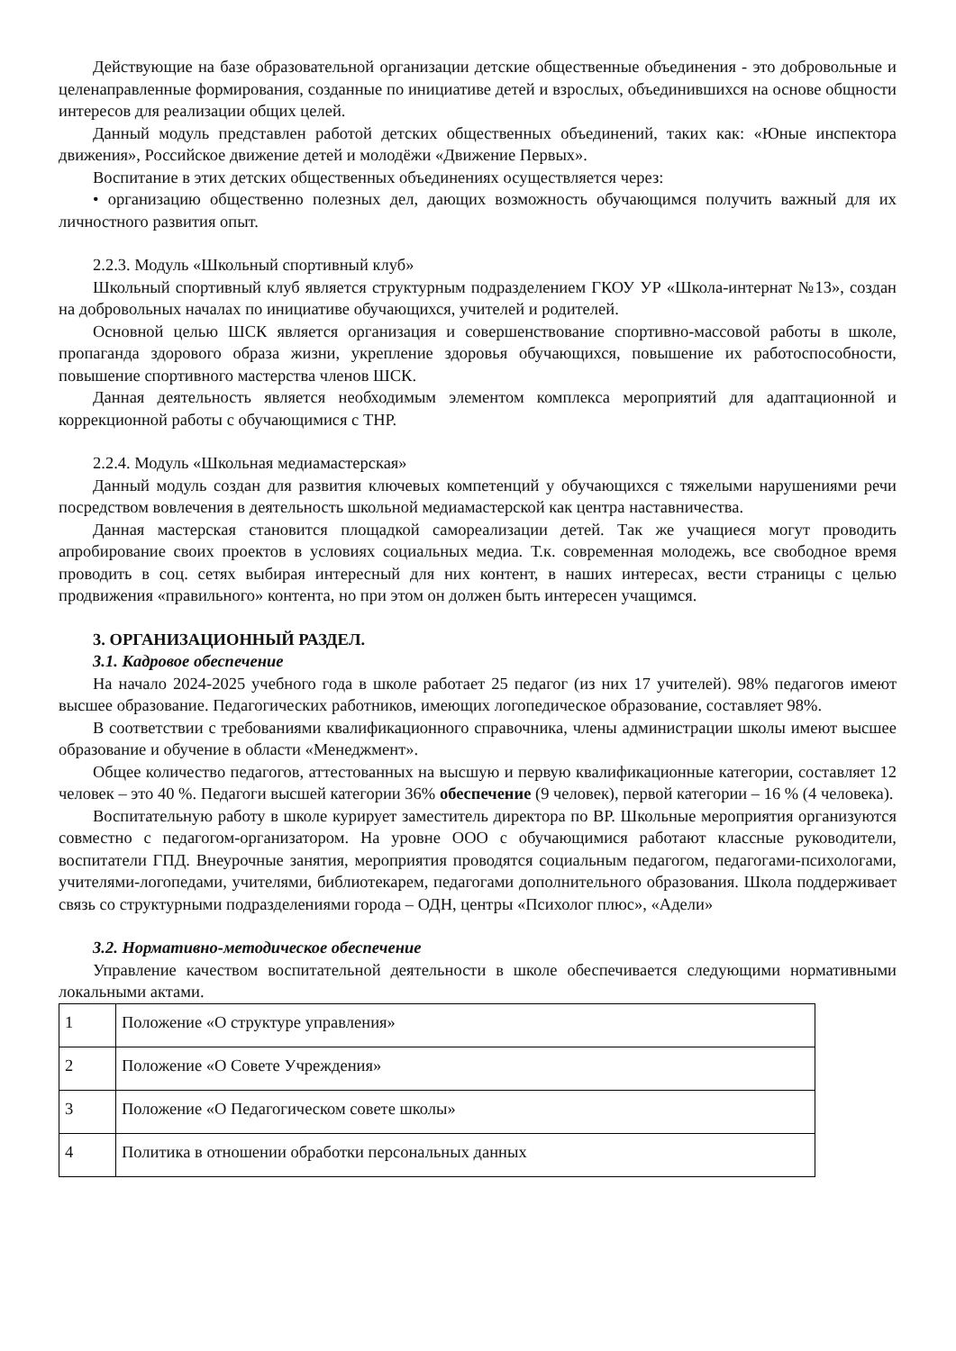Действующие на базе образовательной организации детские общественные объединения - это добровольные и целенаправленные формирования, созданные по инициативе детей и взрослых, объединившихся на основе общности интересов для реализации общих целей.
Данный модуль представлен работой детских общественных объединений, таких как: «Юные инспектора движения», Российское движение детей и молодёжи «Движение Первых».
Воспитание в этих детских общественных объединениях осуществляется через:
• организацию общественно полезных дел, дающих возможность обучающимся получить важный для их личностного развития опыт.
2.2.3. Модуль «Школьный спортивный клуб»
Школьный спортивный клуб является структурным подразделением ГКОУ УР «Школа-интернат №13», создан на добровольных началах по инициативе обучающихся, учителей и родителей.
Основной целью ШСК является организация и совершенствование спортивно-массовой работы в школе, пропаганда здорового образа жизни, укрепление здоровья обучающихся, повышение их работоспособности, повышение спортивного мастерства членов ШСК.
Данная деятельность является необходимым элементом комплекса мероприятий для адаптационной и коррекционной работы с обучающимися с ТНР.
2.2.4. Модуль «Школьная медиамастерская»
Данный модуль создан для развития ключевых компетенций у обучающихся с тяжелыми нарушениями речи посредством вовлечения в деятельность школьной медиамастерской как центра наставничества.
Данная мастерская становится площадкой самореализации детей. Так же учащиеся могут проводить апробирование своих проектов в условиях социальных медиа. Т.к. современная молодежь, все свободное время проводить в соц. сетях выбирая интересный для них контент, в наших интересах, вести страницы с целью продвижения «правильного» контента, но при этом он должен быть интересен учащимся.
3. ОРГАНИЗАЦИОННЫЙ РАЗДЕЛ.
3.1. Кадровое обеспечение
На начало 2024-2025 учебного года в школе работает 25 педагог (из них 17 учителей). 98% педагогов имеют высшее образование. Педагогических работников, имеющих логопедическое образование, составляет 98%.
В соответствии с требованиями квалификационного справочника, члены администрации школы имеют высшее образование и обучение в области «Менеджмент».
Общее количество педагогов, аттестованных на высшую и первую квалификационные категории, составляет 12 человек – это 40 %. Педагоги высшей категории 36% обеспечение (9 человек), первой категории – 16 % (4 человека).
Воспитательную работу в школе курирует заместитель директора по ВР. Школьные мероприятия организуются совместно с педагогом-организатором. На уровне ООО с обучающимися работают классные руководители, воспитатели ГПД. Внеурочные занятия, мероприятия проводятся социальным педагогом, педагогами-психологами, учителями-логопедами, учителями, библиотекарем, педагогами дополнительного образования. Школа поддерживает связь со структурными подразделениями города – ОДН, центры «Психолог плюс», «Адели»
3.2. Нормативно-методическое обеспечение
Управление качеством воспитательной деятельности в школе обеспечивается следующими нормативными локальными актами.
| 1 | Положение «О структуре управления» |
| 2 | Положение «О Совете Учреждения» |
| 3 | Положение «О Педагогическом совете школы» |
| 4 | Политика в отношении обработки персональных данных |